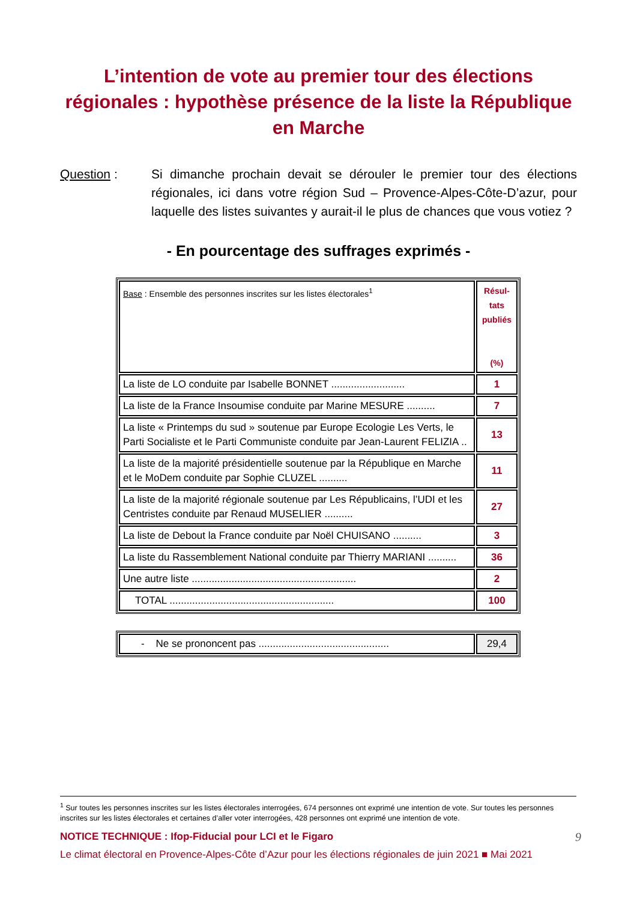L’intention de vote au premier tour des élections régionales : hypothèse présence de la liste la République en Marche
Question : Si dimanche prochain devait se dérouler le premier tour des élections régionales, ici dans votre région Sud – Provence-Alpes-Côte-D’azur, pour laquelle des listes suivantes y aurait-il le plus de chances que vous votiez ?
- En pourcentage des suffrages exprimés -
| Base : Ensemble des personnes inscrites sur les listes électorales<sup>1</sup> | Résul- tats publiés (%) |
| La liste de LO conduite par Isabelle BONNET .......................... | 1 |
| La liste de la France Insoumise conduite par Marine MESURE .......... | 7 |
| La liste « Printemps du sud » soutenue par Europe Ecologie Les Verts, le Parti Socialiste et le Parti Communiste conduite par Jean-Laurent FELIZIA .. | 13 |
| La liste de la majorité présidentielle soutenue par la République en Marche et le MoDem conduite par Sophie CLUZEL .......... | 11 |
| La liste de la majorité régionale soutenue par Les Républicains, l’UDI et les Centristes conduite par Renaud MUSELIER .......... | 27 |
| La liste de Debout la France conduite par Noël CHUISANO .......... | 3 |
| La liste du Rassemblement National conduite par Thierry MARIANI .......... | 36 |
| Une autre liste .......................................................... | 2 |
| TOTAL .......................................................... | 100 |
| - Ne se prononcent pas .............................................. | 29,4 |
<sup>1</sup> Sur toutes les personnes inscrites sur les listes électorales interrogées, 674 personnes ont exprimé une intention de vote. Sur toutes les personnes inscrites sur les listes électorales et certaines d’aller voter interrogées, 428 personnes ont exprimé une intention de vote.
9 NOTICE TECHNIQUE : Ifop-Fiducial pour LCI et le Figaro
Le climat électoral en Provence-Alpes-Côte d’Azur pour les élections régionales de juin 2021 ■ Mai 2021